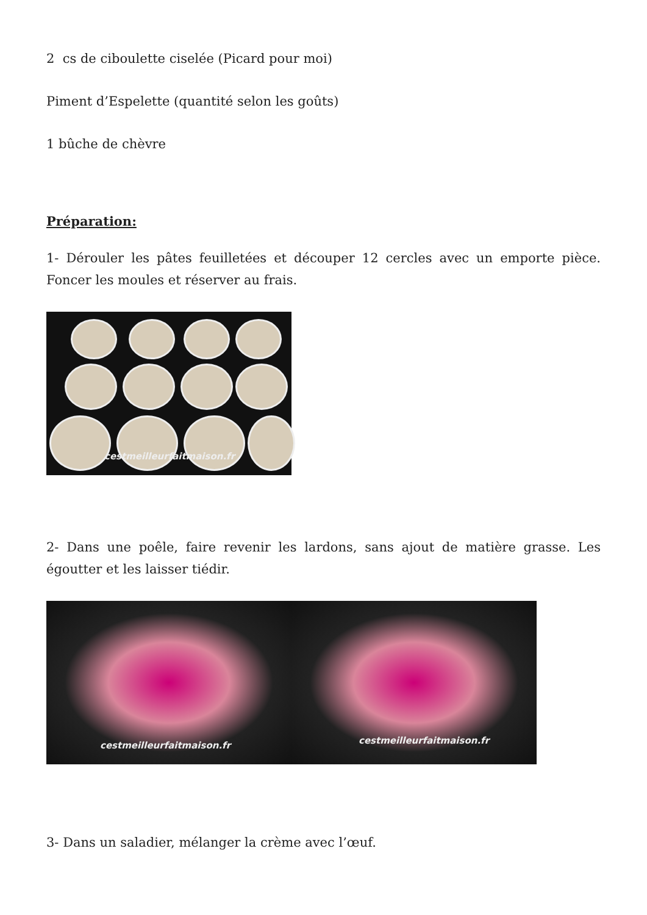2 cs de ciboulette ciselée (Picard pour moi)
Piment d’Espelette (quantité selon les goûts)
1 bûche de chèvre
Préparation:
1- Dérouler les pâtes feuilletées et découper 12 cercles avec un emporte pièce. Foncer les moules et réserver au frais.
cestmeilleurfaitmaison.fr
2- Dans une poêle, faire revenir les lardons, sans ajout de matière grasse. Les égoutter et les laisser tiédir.
cestmeilleurfaitmaison.fr cestmeilleurfaitmaison.fr
3- Dans un saladier, mélanger la crème avec l’œuf.